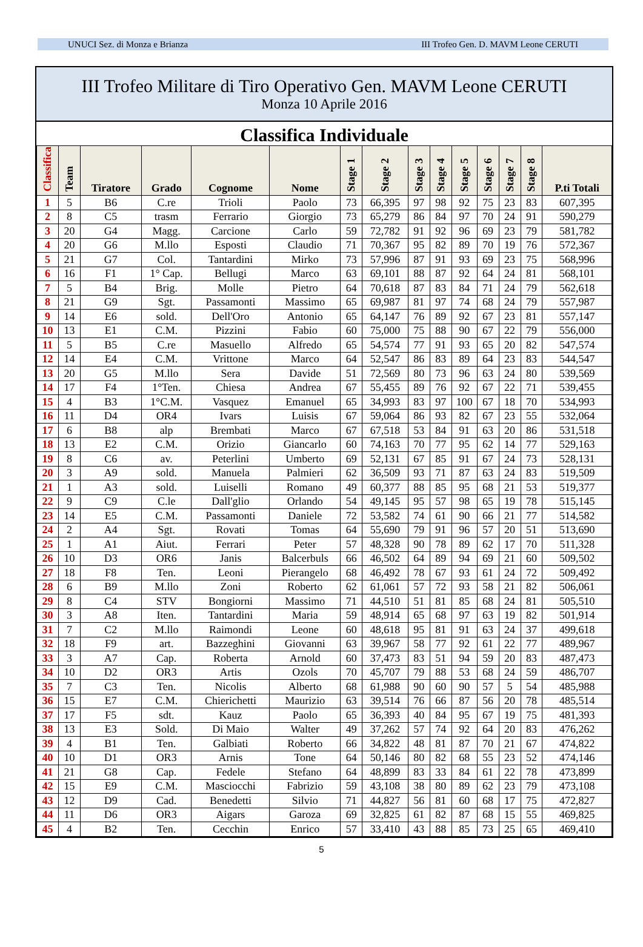UNUCI Sez. di Monza e Brianza III Trofeo Gen. D. MAVM Leone CERUTI
III Trofeo Militare di Tiro Operativo Gen. MAVM Leone CERUTI
Monza 10 Aprile 2016
Classifica Individuale
| Classifica | Team | Tiratore | Grado | Cognome | Nome | Stage 1 | Stage 2 | Stage 3 | Stage 4 | Stage 5 | Stage 6 | Stage 7 | Stage 8 | P.ti Totali |
| --- | --- | --- | --- | --- | --- | --- | --- | --- | --- | --- | --- | --- | --- | --- |
| 1 | 5 | B6 | C.re | Trioli | Paolo | 73 | 66,395 | 97 | 98 | 92 | 75 | 23 | 83 | 607,395 |
| 2 | 8 | C5 | trasm | Ferrario | Giorgio | 73 | 65,279 | 86 | 84 | 97 | 70 | 24 | 91 | 590,279 |
| 3 | 20 | G4 | Magg. | Carcione | Carlo | 59 | 72,782 | 91 | 92 | 96 | 69 | 23 | 79 | 581,782 |
| 4 | 20 | G6 | M.llo | Esposti | Claudio | 71 | 70,367 | 95 | 82 | 89 | 70 | 19 | 76 | 572,367 |
| 5 | 21 | G7 | Col. | Tantardini | Mirko | 73 | 57,996 | 87 | 91 | 93 | 69 | 23 | 75 | 568,996 |
| 6 | 16 | F1 | 1° Cap. | Bellugi | Marco | 63 | 69,101 | 88 | 87 | 92 | 64 | 24 | 81 | 568,101 |
| 7 | 5 | B4 | Brig. | Molle | Pietro | 64 | 70,618 | 87 | 83 | 84 | 71 | 24 | 79 | 562,618 |
| 8 | 21 | G9 | Sgt. | Passamonti | Massimo | 65 | 69,987 | 81 | 97 | 74 | 68 | 24 | 79 | 557,987 |
| 9 | 14 | E6 | sold. | Dell'Oro | Antonio | 65 | 64,147 | 76 | 89 | 92 | 67 | 23 | 81 | 557,147 |
| 10 | 13 | E1 | C.M. | Pizzini | Fabio | 60 | 75,000 | 75 | 88 | 90 | 67 | 22 | 79 | 556,000 |
| 11 | 5 | B5 | C.re | Masuello | Alfredo | 65 | 54,574 | 77 | 91 | 93 | 65 | 20 | 82 | 547,574 |
| 12 | 14 | E4 | C.M. | Vrittone | Marco | 64 | 52,547 | 86 | 83 | 89 | 64 | 23 | 83 | 544,547 |
| 13 | 20 | G5 | M.llo | Sera | Davide | 51 | 72,569 | 80 | 73 | 96 | 63 | 24 | 80 | 539,569 |
| 14 | 17 | F4 | 1°Ten. | Chiesa | Andrea | 67 | 55,455 | 89 | 76 | 92 | 67 | 22 | 71 | 539,455 |
| 15 | 4 | B3 | 1°C.M. | Vasquez | Emanuel | 65 | 34,993 | 83 | 97 | 100 | 67 | 18 | 70 | 534,993 |
| 16 | 11 | D4 | OR4 | Ivars | Luisis | 67 | 59,064 | 86 | 93 | 82 | 67 | 23 | 55 | 532,064 |
| 17 | 6 | B8 | alp | Brembati | Marco | 67 | 67,518 | 53 | 84 | 91 | 63 | 20 | 86 | 531,518 |
| 18 | 13 | E2 | C.M. | Orizio | Giancarlo | 60 | 74,163 | 70 | 77 | 95 | 62 | 14 | 77 | 529,163 |
| 19 | 8 | C6 | av. | Peterlini | Umberto | 69 | 52,131 | 67 | 85 | 91 | 67 | 24 | 73 | 528,131 |
| 20 | 3 | A9 | sold. | Manuela | Palmieri | 62 | 36,509 | 93 | 71 | 87 | 63 | 24 | 83 | 519,509 |
| 21 | 1 | A3 | sold. | Luiselli | Romano | 49 | 60,377 | 88 | 85 | 95 | 68 | 21 | 53 | 519,377 |
| 22 | 9 | C9 | C.le | Dall'glio | Orlando | 54 | 49,145 | 95 | 57 | 98 | 65 | 19 | 78 | 515,145 |
| 23 | 14 | E5 | C.M. | Passamonti | Daniele | 72 | 53,582 | 74 | 61 | 90 | 66 | 21 | 77 | 514,582 |
| 24 | 2 | A4 | Sgt. | Rovati | Tomas | 64 | 55,690 | 79 | 91 | 96 | 57 | 20 | 51 | 513,690 |
| 25 | 1 | A1 | Aiut. | Ferrari | Peter | 57 | 48,328 | 90 | 78 | 89 | 62 | 17 | 70 | 511,328 |
| 26 | 10 | D3 | OR6 | Janis | Balcerbuls | 66 | 46,502 | 64 | 89 | 94 | 69 | 21 | 60 | 509,502 |
| 27 | 18 | F8 | Ten. | Leoni | Pierangelo | 68 | 46,492 | 78 | 67 | 93 | 61 | 24 | 72 | 509,492 |
| 28 | 6 | B9 | M.llo | Zoni | Roberto | 62 | 61,061 | 57 | 72 | 93 | 58 | 21 | 82 | 506,061 |
| 29 | 8 | C4 | STV | Bongiorni | Massimo | 71 | 44,510 | 51 | 81 | 85 | 68 | 24 | 81 | 505,510 |
| 30 | 3 | A8 | Iten. | Tantardini | Maria | 59 | 48,914 | 65 | 68 | 97 | 63 | 19 | 82 | 501,914 |
| 31 | 7 | C2 | M.llo | Raimondi | Leone | 60 | 48,618 | 95 | 81 | 91 | 63 | 24 | 37 | 499,618 |
| 32 | 18 | F9 | art. | Bazzeghini | Giovanni | 63 | 39,967 | 58 | 77 | 92 | 61 | 22 | 77 | 489,967 |
| 33 | 3 | A7 | Cap. | Roberta | Arnold | 60 | 37,473 | 83 | 51 | 94 | 59 | 20 | 83 | 487,473 |
| 34 | 10 | D2 | OR3 | Artis | Ozols | 70 | 45,707 | 79 | 88 | 53 | 68 | 24 | 59 | 486,707 |
| 35 | 7 | C3 | Ten. | Nicolis | Alberto | 68 | 61,988 | 90 | 60 | 90 | 57 | 5 | 54 | 485,988 |
| 36 | 15 | E7 | C.M. | Chierichetti | Maurizio | 63 | 39,514 | 76 | 66 | 87 | 56 | 20 | 78 | 485,514 |
| 37 | 17 | F5 | sdt. | Kauz | Paolo | 65 | 36,393 | 40 | 84 | 95 | 67 | 19 | 75 | 481,393 |
| 38 | 13 | E3 | Sold. | Di Maio | Walter | 49 | 37,262 | 57 | 74 | 92 | 64 | 20 | 83 | 476,262 |
| 39 | 4 | B1 | Ten. | Galbiati | Roberto | 66 | 34,822 | 48 | 81 | 87 | 70 | 21 | 67 | 474,822 |
| 40 | 10 | D1 | OR3 | Arnis | Tone | 64 | 50,146 | 80 | 82 | 68 | 55 | 23 | 52 | 474,146 |
| 41 | 21 | G8 | Cap. | Fedele | Stefano | 64 | 48,899 | 83 | 33 | 84 | 61 | 22 | 78 | 473,899 |
| 42 | 15 | E9 | C.M. | Masciocchi | Fabrizio | 59 | 43,108 | 38 | 80 | 89 | 62 | 23 | 79 | 473,108 |
| 43 | 12 | D9 | Cad. | Benedetti | Silvio | 71 | 44,827 | 56 | 81 | 60 | 68 | 17 | 75 | 472,827 |
| 44 | 11 | D6 | OR3 | Aigars | Garoza | 69 | 32,825 | 61 | 82 | 87 | 68 | 15 | 55 | 469,825 |
| 45 | 4 | B2 | Ten. | Cecchin | Enrico | 57 | 33,410 | 43 | 88 | 85 | 73 | 25 | 65 | 469,410 |
5